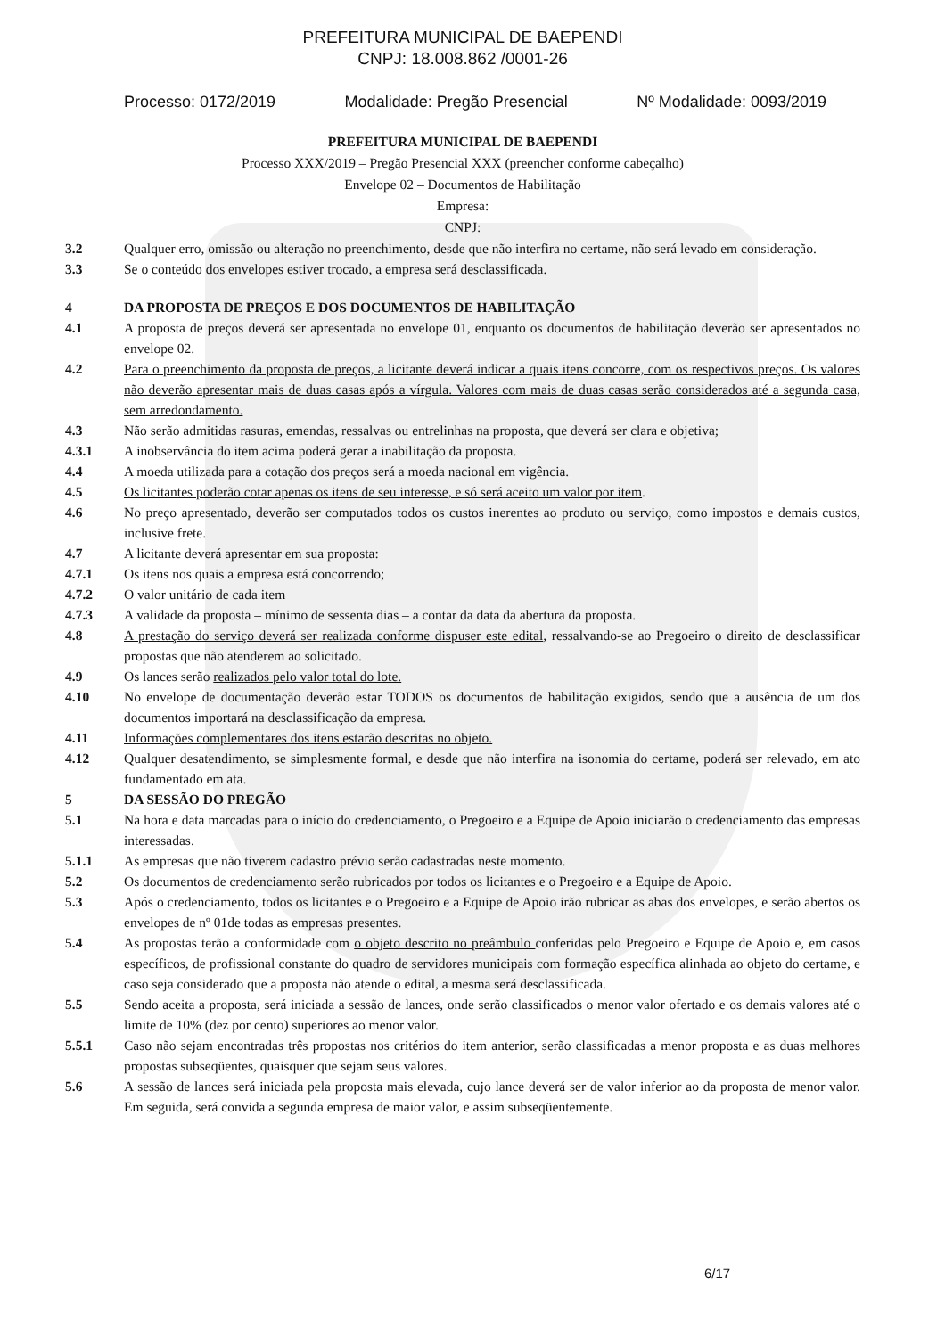PREFEITURA MUNICIPAL DE BAEPENDI
CNPJ: 18.008.862 /0001-26
Processo: 0172/2019 Modalidade: Pregão Presencial Nº Modalidade: 0093/2019
PREFEITURA MUNICIPAL DE BAEPENDI
Processo XXX/2019 – Pregão Presencial XXX (preencher conforme cabeçalho)
Envelope 02 – Documentos de Habilitação
Empresa:
CNPJ:
3.2 Qualquer erro, omissão ou alteração no preenchimento, desde que não interfira no certame, não será levado em consideração.
3.3 Se o conteúdo dos envelopes estiver trocado, a empresa será desclassificada.
4 DA PROPOSTA DE PREÇOS E DOS DOCUMENTOS DE HABILITAÇÃO
4.1 A proposta de preços deverá ser apresentada no envelope 01, enquanto os documentos de habilitação deverão ser apresentados no envelope 02.
4.2 Para o preenchimento da proposta de preços, a licitante deverá indicar a quais itens concorre, com os respectivos preços. Os valores não deverão apresentar mais de duas casas após a vírgula. Valores com mais de duas casas serão considerados até a segunda casa, sem arredondamento.
4.3 Não serão admitidas rasuras, emendas, ressalvas ou entrelinhas na proposta, que deverá ser clara e objetiva;
4.3.1 A inobservância do item acima poderá gerar a inabilitação da proposta.
4.4 A moeda utilizada para a cotação dos preços será a moeda nacional em vigência.
4.5 Os licitantes poderão cotar apenas os itens de seu interesse, e só será aceito um valor por item.
4.6 No preço apresentado, deverão ser computados todos os custos inerentes ao produto ou serviço, como impostos e demais custos, inclusive frete.
4.7 A licitante deverá apresentar em sua proposta:
4.7.1 Os itens nos quais a empresa está concorrendo;
4.7.2 O valor unitário de cada item
4.7.3 A validade da proposta – mínimo de sessenta dias – a contar da data da abertura da proposta.
4.8 A prestação do serviço deverá ser realizada conforme dispuser este edital, ressalvando-se ao Pregoeiro o direito de desclassificar propostas que não atenderem ao solicitado.
4.9 Os lances serão realizados pelo valor total do lote.
4.10 No envelope de documentação deverão estar TODOS os documentos de habilitação exigidos, sendo que a ausência de um dos documentos importará na desclassificação da empresa.
4.11 Informações complementares dos itens estarão descritas no objeto.
4.12 Qualquer desatendimento, se simplesmente formal, e desde que não interfira na isonomia do certame, poderá ser relevado, em ato fundamentado em ata.
5 DA SESSÃO DO PREGÃO
5.1 Na hora e data marcadas para o início do credenciamento, o Pregoeiro e a Equipe de Apoio iniciarão o credenciamento das empresas interessadas.
5.1.1 As empresas que não tiverem cadastro prévio serão cadastradas neste momento.
5.2 Os documentos de credenciamento serão rubricados por todos os licitantes e o Pregoeiro e a Equipe de Apoio.
5.3 Após o credenciamento, todos os licitantes e o Pregoeiro e a Equipe de Apoio irão rubricar as abas dos envelopes, e serão abertos os envelopes de nº 01de todas as empresas presentes.
5.4 As propostas terão a conformidade com o objeto descrito no preâmbulo conferidas pelo Pregoeiro e Equipe de Apoio e, em casos específicos, de profissional constante do quadro de servidores municipais com formação específica alinhada ao objeto do certame, e caso seja considerado que a proposta não atende o edital, a mesma será desclassificada.
5.5 Sendo aceita a proposta, será iniciada a sessão de lances, onde serão classificados o menor valor ofertado e os demais valores até o limite de 10% (dez por cento) superiores ao menor valor.
5.5.1 Caso não sejam encontradas três propostas nos critérios do item anterior, serão classificadas a menor proposta e as duas melhores propostas subseqüentes, quaisquer que sejam seus valores.
5.6 A sessão de lances será iniciada pela proposta mais elevada, cujo lance deverá ser de valor inferior ao da proposta de menor valor. Em seguida, será convida a segunda empresa de maior valor, e assim subseqüentemente.
6/17